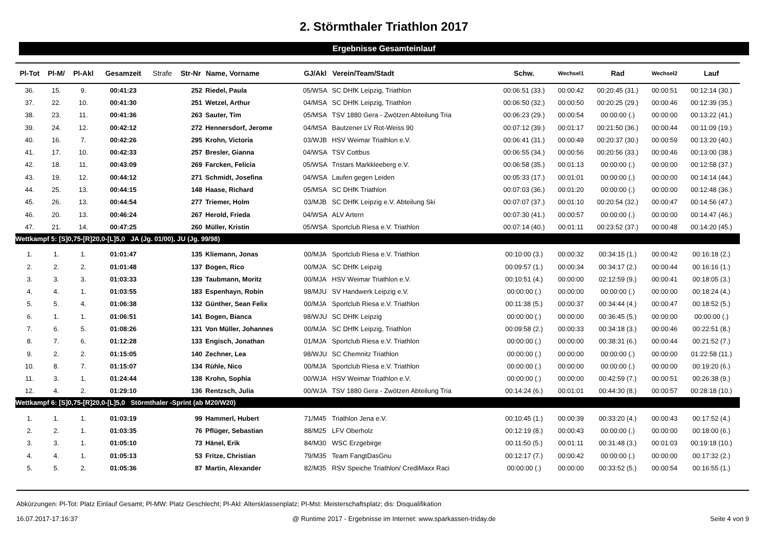2. Störmthaler Triathlon 2017
Ergebnisse Gesamteinlauf
| Pl-Tot | Pl-M/ | Pl-Akl | Gesamzeit | Strafe | Str-Nr | Name, Vorname | GJ/Akl | Verein/Team/Stadt | Schw. | Wechsel1 | Rad | Wechsel2 | Lauf |
| --- | --- | --- | --- | --- | --- | --- | --- | --- | --- | --- | --- | --- | --- |
| 36. | 15. | 9. | 00:41:23 | | 252 | Riedel, Paula | 05/WSA | SC DHfK Leipzig, Triathlon | 00:06:51 (33.) | 00:00:42 | 00:20:45 (31.) | 00:00:51 | 00:12:14 (30.) |
| 37. | 22. | 10. | 00:41:30 | | 251 | Wetzel, Arthur | 04/MSA | SC DHfK Leipzig, Triathlon | 00:06:50 (32.) | 00:00:50 | 00:20:25 (29.) | 00:00:46 | 00:12:39 (35.) |
| 38. | 23. | 11. | 00:41:36 | | 263 | Sauter, Tim | 05/MSA | TSV 1880 Gera - Zwötzen Abteilung Tria | 00:06:23 (29.) | 00:00:54 | 00:00:00 (.) | 00:00:00 | 00:13:22 (41.) |
| 39. | 24. | 12. | 00:42:12 | | 272 | Hennersdorf, Jerome | 04/MSA | Bautzener LV Rot-Weiss 90 | 00:07:12 (39.) | 00:01:17 | 00:21:50 (36.) | 00:00:44 | 00:11:09 (19.) |
| 40. | 16. | 7. | 00:42:26 | | 295 | Krohn, Victoria | 03/WJB | HSV Weimar Triathlon e.V. | 00:06:41 (31.) | 00:00:49 | 00:20:37 (30.) | 00:00:59 | 00:13:20 (40.) |
| 41. | 17. | 10. | 00:42:33 | | 257 | Bresler, Gianna | 04/WSA | TSV Cottbus | 00:06:55 (34.) | 00:00:56 | 00:20:56 (33.) | 00:00:46 | 00:13:00 (38.) |
| 42. | 18. | 11. | 00:43:09 | | 269 | Farcken, Felicia | 05/WSA | Tristars Markkleeberg e.V. | 00:06:58 (35.) | 00:01:13 | 00:00:00 (.) | 00:00:00 | 00:12:58 (37.) |
| 43. | 19. | 12. | 00:44:12 | | 271 | Schmidt, Josefina | 04/WSA | Laufen gegen Leiden | 00:05:33 (17.) | 00:01:01 | 00:00:00 (.) | 00:00:00 | 00:14:14 (44.) |
| 44. | 25. | 13. | 00:44:15 | | 148 | Haase, Richard | 05/MSA | SC DHfK Triathlon | 00:07:03 (36.) | 00:01:20 | 00:00:00 (.) | 00:00:00 | 00:12:48 (36.) |
| 45. | 26. | 13. | 00:44:54 | | 277 | Triemer, Holm | 03/MJB | SC DHfK Leipzig e.V. Abteilung Ski | 00:07:07 (37.) | 00:01:10 | 00:20:54 (32.) | 00:00:47 | 00:14:56 (47.) |
| 46. | 20. | 13. | 00:46:24 | | 267 | Herold, Frieda | 04/WSA | ALV Artern | 00:07:30 (41.) | 00:00:57 | 00:00:00 (.) | 00:00:00 | 00:14:47 (46.) |
| 47. | 21. | 14. | 00:47:25 | | 260 | Müller, Kristin | 05/WSA | Sportclub Riesa e.V. Triathlon | 00:07:14 (40.) | 00:01:11 | 00:23:52 (37.) | 00:00:48 | 00:14:20 (45.) |
| Wettkampf 5: [S]0,75-[R]20,0-[L]5,0 JA (Jg. 01/00), JU (Jg. 99/98) | | | | | | | | | | | | | |
| 1. | 1. | 1. | 01:01:47 | | 135 | Kliemann, Jonas | 00/MJA | Sportclub Riesa e.V. Triathlon | 00:10:00 (3.) | 00:00:32 | 00:34:15 (1.) | 00:00:42 | 00:16:18 (2.) |
| 2. | 2. | 2. | 01:01:48 | | 137 | Bogen, Rico | 00/MJA | SC DHfK Leipzig | 00:09:57 (1.) | 00:00:34 | 00:34:17 (2.) | 00:00:44 | 00:16:16 (1.) |
| 3. | 3. | 3. | 01:03:33 | | 139 | Taubmann, Moritz | 00/MJA | HSV Weimar Triathlon e.V. | 00:10:51 (4.) | 00:00:00 | 02:12:59 (9.) | 00:00:41 | 00:18:05 (3.) |
| 4. | 4. | 1. | 01:03:55 | | 183 | Espenhayn, Robin | 98/MJU | SV Handwerk Leipzig e.V. | 00:00:00 (.) | 00:00:00 | 00:00:00 (.) | 00:00:00 | 00:18:24 (4.) |
| 5. | 5. | 4. | 01:06:38 | | 132 | Günther, Sean Felix | 00/MJA | Sportclub Riesa e.V. Triathlon | 00:11:38 (5.) | 00:00:37 | 00:34:44 (4.) | 00:00:47 | 00:18:52 (5.) |
| 6. | 1. | 1. | 01:06:51 | | 141 | Bogen, Bianca | 98/WJU | SC DHfK Leipzig | 00:00:00 (.) | 00:00:00 | 00:36:45 (5.) | 00:00:00 | 00:00:00 (.) |
| 7. | 6. | 5. | 01:08:26 | | 131 | Von Müller, Johannes | 00/MJA | SC DHfK Leipzig, Triathlon | 00:09:58 (2.) | 00:00:33 | 00:34:18 (3.) | 00:00:46 | 00:22:51 (8.) |
| 8. | 7. | 6. | 01:12:28 | | 133 | Engisch, Jonathan | 01/MJA | Sportclub Riesa e.V. Triathlon | 00:00:00 (.) | 00:00:00 | 00:38:31 (6.) | 00:00:44 | 00:21:52 (7.) |
| 9. | 2. | 2. | 01:15:05 | | 140 | Zechner, Lea | 98/WJU | SC Chemnitz Triathlon | 00:00:00 (.) | 00:00:00 | 00:00:00 (.) | 00:00:00 | 01:22:58 (11.) |
| 10. | 8. | 7. | 01:15:07 | | 134 | Rühle, Nico | 00/MJA | Sportclub Riesa e.V. Triathlon | 00:00:00 (.) | 00:00:00 | 00:00:00 (.) | 00:00:00 | 00:19:20 (6.) |
| 11. | 3. | 1. | 01:24:44 | | 138 | Krohn, Sophia | 00/WJA | HSV Weimar Triathlon e.V. | 00:00:00 (.) | 00:00:00 | 00:42:59 (7.) | 00:00:51 | 00:26:38 (9.) |
| 12. | 4. | 2. | 01:29:10 | | 136 | Rentzsch, Julia | 00/WJA | TSV 1880 Gera - Zwötzen Abteilung Tria | 00:14:24 (6.) | 00:01:01 | 00:44:30 (8.) | 00:00:57 | 00:28:18 (10.) |
| Wettkampf 6: [S]0,75-[R]20,0-[L]5,0 Störmthaler -Sprint (ab M20/W20) | | | | | | | | | | | | | |
| 1. | 1. | 1. | 01:03:19 | | 99 | Hammerl, Hubert | 71/M45 | Triathlon Jena e.V. | 00:10:45 (1.) | 00:00:39 | 00:33:20 (4.) | 00:00:43 | 00:17:52 (4.) |
| 2. | 2. | 1. | 01:03:35 | | 76 | Pflüger, Sebastian | 88/M25 | LFV Oberholz | 00:12:19 (8.) | 00:00:43 | 00:00:00 (.) | 00:00:00 | 00:18:00 (6.) |
| 3. | 3. | 1. | 01:05:10 | | 73 | Hänel, Erik | 84/M30 | WSC Erzgebirge | 00:11:50 (5.) | 00:01:11 | 00:31:48 (3.) | 00:01:03 | 00:19:18 (10.) |
| 4. | 4. | 1. | 01:05:13 | | 53 | Fritze, Christian | 79/M35 | Team FangtDasGnu | 00:12:17 (7.) | 00:00:42 | 00:00:00 (.) | 00:00:00 | 00:17:32 (2.) |
| 5. | 5. | 2. | 01:05:36 | | 87 | Martin, Alexander | 82/M35 | RSV Speiche Triathlon/ CrediMaxx Raci | 00:00:00 (.) | 00:00:00 | 00:33:52 (5.) | 00:00:54 | 00:16:55 (1.) |
Abkürzungen: Pl-Tot: Platz Einlauf Gesamt; Pl-MW: Platz Geschlecht; Pl-Akl: Altersklassenplatz; Pl-Mst: Meisterschaftsplatz; dis: Disqualifikation
16.07.2017-17:16:37 @ Runtime 2017 - Ergebnisse im Internet: www.sparkassen-triday.de Seite 4 von 9